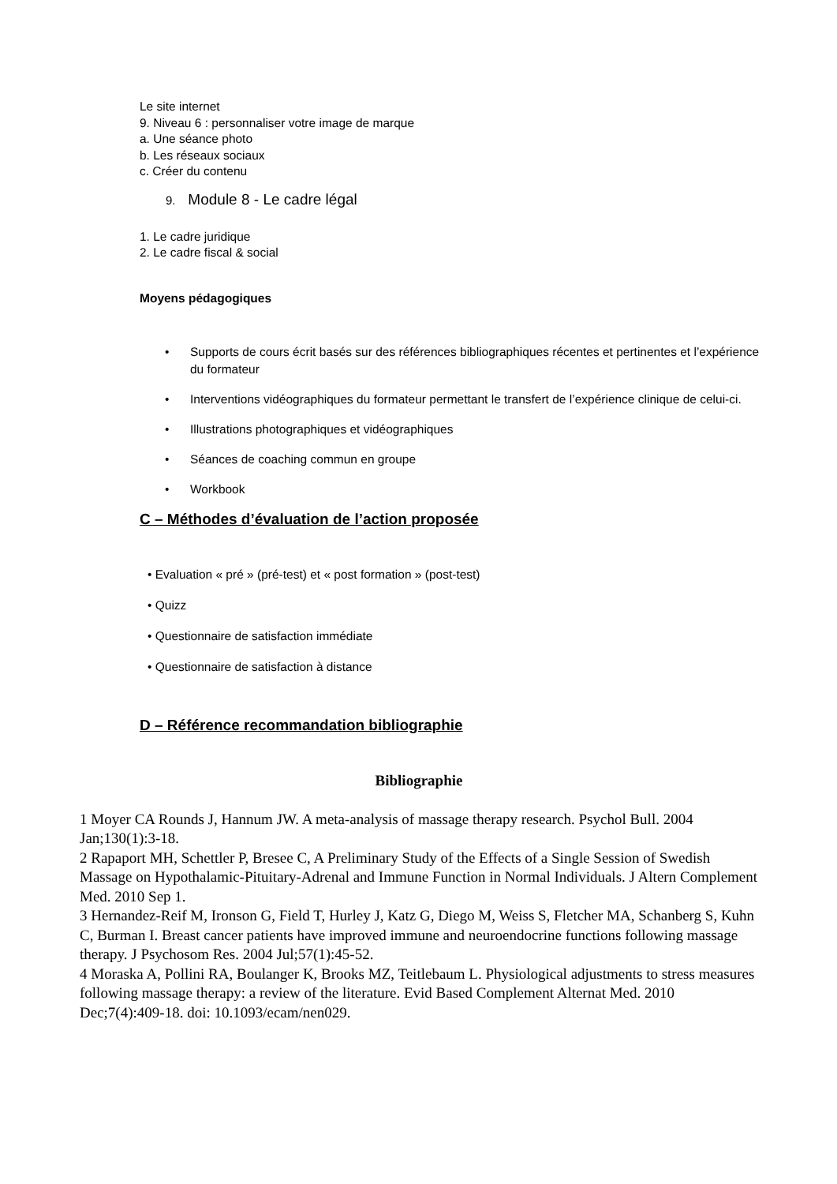Le site internet
9. Niveau 6 : personnaliser votre image de marque
a. Une séance photo
b. Les réseaux sociaux
c. Créer du contenu
9. Module 8 - Le cadre légal
1. Le cadre juridique
2. Le cadre fiscal & social
Moyens pédagogiques
• Supports de cours écrit basés sur des références bibliographiques récentes et pertinentes et l’expérience du formateur
• Interventions vidéographiques du formateur permettant le transfert de l’expérience clinique de celui-ci.
• Illustrations photographiques et vidéographiques
• Séances de coaching commun en groupe
• Workbook
C – Méthodes d’évaluation de l’action proposée
• Evaluation « pré » (pré-test) et « post formation » (post-test)
• Quizz
• Questionnaire de satisfaction immédiate
• Questionnaire de satisfaction à distance
D – Référence recommandation bibliographie
Bibliographie
1 Moyer CA Rounds J, Hannum JW. A meta-analysis of massage therapy research. Psychol Bull. 2004 Jan;130(1):3-18.
2 Rapaport MH, Schettler P, Bresee C, A Preliminary Study of the Effects of a Single Session of Swedish Massage on Hypothalamic-Pituitary-Adrenal and Immune Function in Normal Individuals. J Altern Complement Med. 2010 Sep 1.
3 Hernandez-Reif M, Ironson G, Field T, Hurley J, Katz G, Diego M, Weiss S, Fletcher MA, Schanberg S, Kuhn C, Burman I. Breast cancer patients have improved immune and neuroendocrine functions following massage therapy. J Psychosom Res. 2004 Jul;57(1):45-52.
4 Moraska A, Pollini RA, Boulanger K, Brooks MZ, Teitlebaum L. Physiological adjustments to stress measures following massage therapy: a review of the literature. Evid Based Complement Alternat Med. 2010 Dec;7(4):409-18. doi: 10.1093/ecam/nen029.